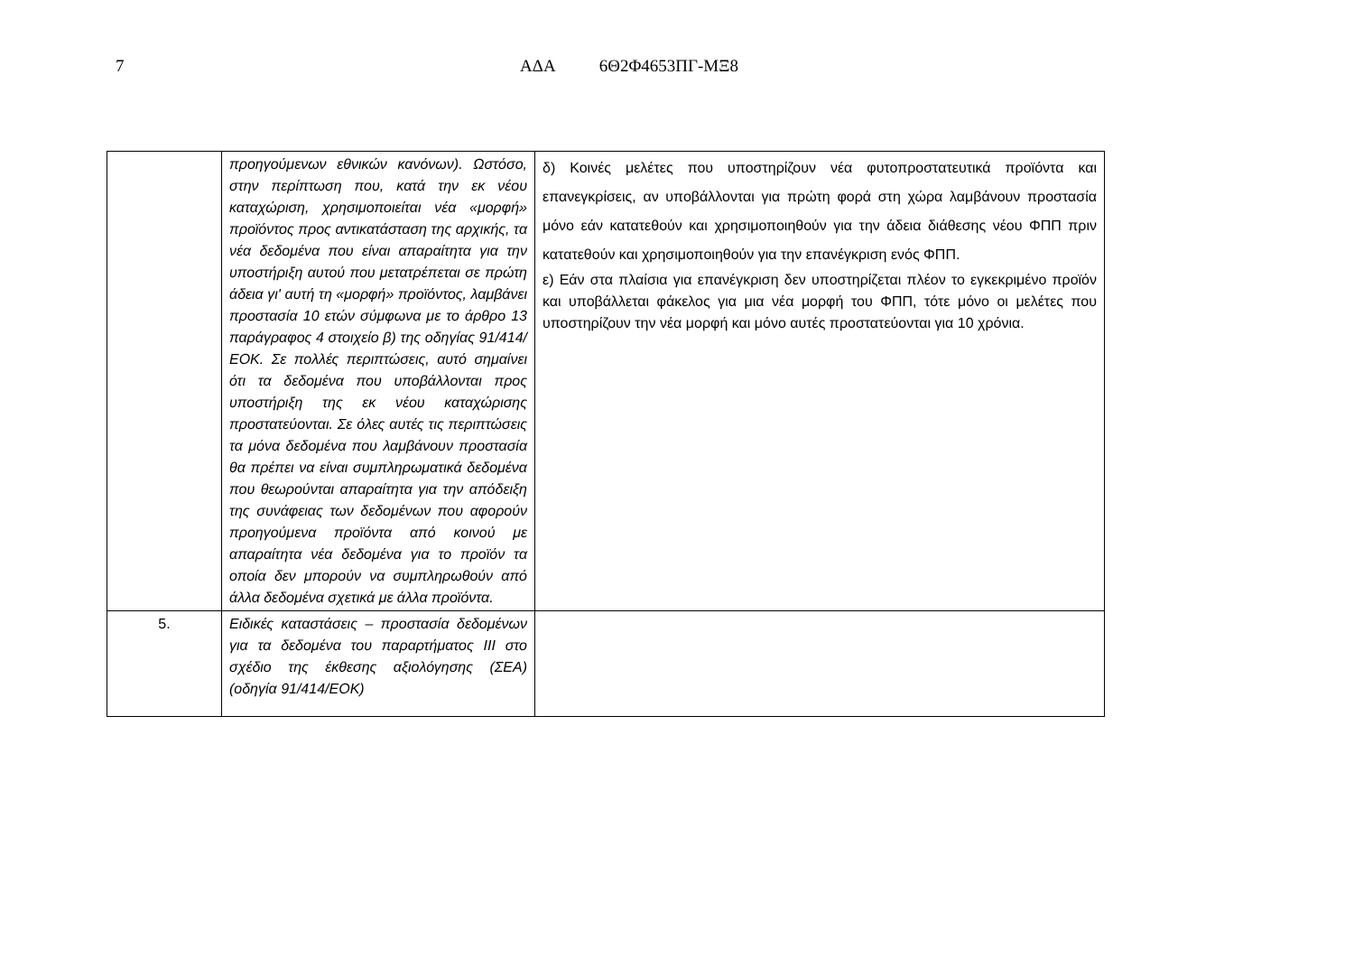7 ΑΔΑ 6Θ2Φ4653ΠΓ-ΜΞ8
| | προηγούμενων εθνικών κανόνων). Ωστόσο, στην περίπτωση που, κατά την εκ νέου καταχώριση, χρησιμοποιείται νέα «μορφή» προϊόντος προς αντικατάσταση της αρχικής, τα νέα δεδομένα που είναι απαραίτητα για την υποστήριξη αυτού που μετατρέπεται σε πρώτη άδεια γι' αυτή τη «μορφή» προϊόντος, λαμβάνει προστασία 10 ετών σύμφωνα με το άρθρο 13 παράγραφος 4 στοιχείο β) της οδηγίας 91/414/ΕΟΚ. Σε πολλές περιπτώσεις, αυτό σημαίνει ότι τα δεδομένα που υποβάλλονται προς υποστήριξη της εκ νέου καταχώρισης προστατεύονται. Σε όλες αυτές τις περιπτώσεις τα μόνα δεδομένα που λαμβάνουν προστασία θα πρέπει να είναι συμπληρωματικά δεδομένα που θεωρούνται απαραίτητα για την απόδειξη της συνάφειας των δεδομένων που αφορούν προηγούμενα προϊόντα από κοινού με απαραίτητα νέα δεδομένα για το προϊόν τα οποία δεν μπορούν να συμπληρωθούν από άλλα δεδομένα σχετικά με άλλα προϊόντα. | δ) Κοινές μελέτες που υποστηρίζουν νέα φυτοπροστατευτικά προϊόντα και επανεγκρίσεις, αν υποβάλλονται για πρώτη φορά στη χώρα λαμβάνουν προστασία μόνο εάν κατατεθούν και χρησιμοποιηθούν για την άδεια διάθεσης νέου ΦΠΠ πριν κατατεθούν και χρησιμοποιηθούν για την επανέγκριση ενός ΦΠΠ. ε) Εάν στα πλαίσια για επανέγκριση δεν υποστηρίζεται πλέον το εγκεκριμένο προϊόν και υποβάλλεται φάκελος για μια νέα μορφή του ΦΠΠ, τότε μόνο οι μελέτες που υποστηρίζουν την νέα μορφή και μόνο αυτές προστατεύονται για 10 χρόνια. |
| 5. | Ειδικές καταστάσεις – προστασία δεδομένων για τα δεδομένα του παραρτήματος ΙΙΙ στο σχέδιο της έκθεσης αξιολόγησης (ΣΕΑ) (οδηγία 91/414/ΕΟΚ) | |